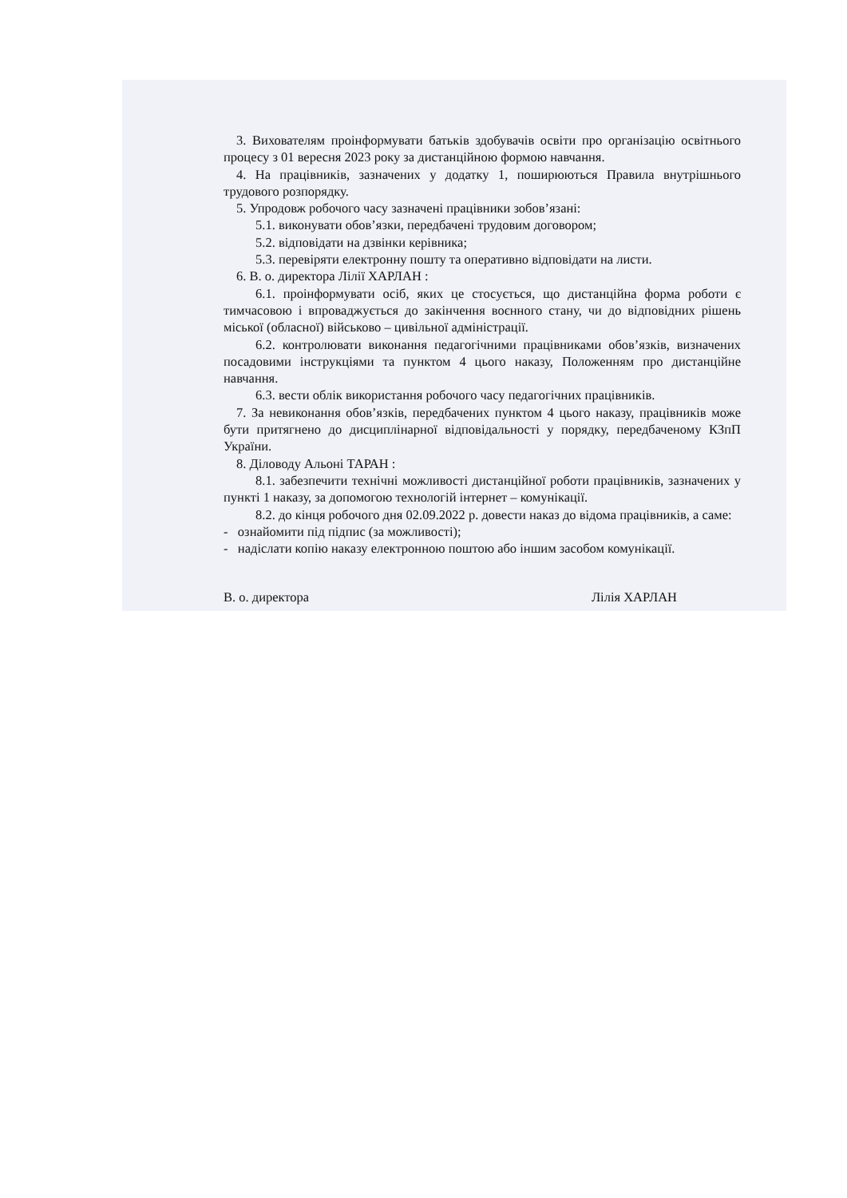3. Вихователям проінформувати батьків здобувачів освіти про організацію освітнього процесу з 01 вересня 2023 року за дистанційною формою навчання.
4. На працівників, зазначених у додатку 1, поширюються Правила внутрішнього трудового розпорядку.
5. Упродовж робочого часу зазначені працівники зобов’язані:
5.1. виконувати обов’язки, передбачені трудовим договором;
5.2. відповідати на дзвінки керівника;
5.3. перевіряти електронну пошту та оперативно відповідати на листи.
6. В. о. директора Лілії ХАРЛАН :
6.1. проінформувати осіб, яких це стосується, що дистанційна форма роботи є тимчасовою і впроваджується до закінчення воєнного стану, чи до відповідних рішень міської (обласної) військово – цивільної адміністрації.
6.2. контролювати виконання педагогічними працівниками обов’язків, визначених посадовими інструкціями та пунктом 4 цього наказу, Положенням про дистанційне навчання.
6.3. вести облік використання робочого часу педагогічних працівників.
7. За невиконання обов’язків, передбачених пунктом 4 цього наказу, працівників може бути притягнено до дисциплінарної відповідальності у порядку, передбаченому КЗпП України.
8. Діловоду Альоні ТАРАН :
8.1. забезпечити технічні можливості дистанційної роботи працівників, зазначених у пункті 1 наказу, за допомогою технологій інтернет – комунікації.
8.2. до кінця робочого дня 02.09.2022 р. довести наказ до відома працівників, а саме:
- ознайомити під підпис (за можливості);
- надіслати копію наказу електронною поштою або іншим засобом комунікації.
В. о. директора Лілія ХАРЛАН